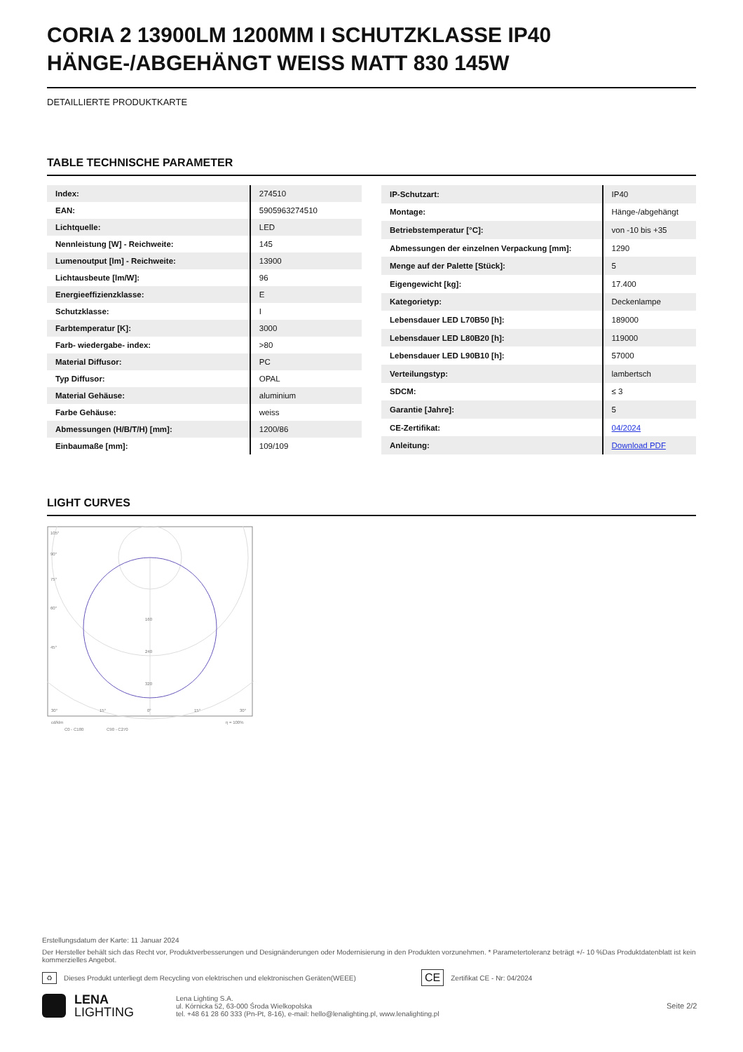CORIA 2 13900LM 1200MM I SCHUTZKLASSE IP40 HÄNGE-/ABGEHÄNGT WEISS MATT 830 145W
DETAILLIERTE PRODUKTKARTE
TABLE TECHNISCHE PARAMETER
| Index: | 274510 |
| EAN: | 5905963274510 |
| Lichtquelle: | LED |
| Nennleistung [W] - Reichweite: | 145 |
| Lumenoutput [lm] - Reichweite: | 13900 |
| Lichtausbeute [lm/W]: | 96 |
| Energieeffizienzklasse: | E |
| Schutzklasse: | I |
| Farbtemperatur [K]: | 3000 |
| Farb- wiedergabe- index: | >80 |
| Material Diffusor: | PC |
| Typ Diffusor: | OPAL |
| Material Gehäuse: | aluminium |
| Farbe Gehäuse: | weiss |
| Abmessungen (H/B/T/H) [mm]: | 1200/86 |
| Einbaumaße [mm]: | 109/109 |
| IP-Schutzart: | IP40 |
| Montage: | Hänge-/abgehängt |
| Betriebstemperatur [°C]: | von -10 bis +35 |
| Abmessungen der einzelnen Verpackung [mm]: | 1290 |
| Menge auf der Palette [Stück]: | 5 |
| Eigengewicht [kg]: | 17.400 |
| Kategorietyp: | Deckenlampe |
| Lebensdauer LED L70B50 [h]: | 189000 |
| Lebensdauer LED L80B20 [h]: | 119000 |
| Lebensdauer LED L90B10 [h]: | 57000 |
| Verteilungstyp: | lambertsch |
| SDCM: | ≤ 3 |
| Garantie [Jahre]: | 5 |
| CE-Zertifikat: | 04/2024 |
| Anleitung: | Download PDF |
LIGHT CURVES
105°
90°
75°
60°
45°
160
240
320
30°
15°
0°
15°
30°
cd/klm
η = 100%
C0 - C180
C90 - C270
Erstellungsdatum der Karte: 11 Januar 2024
Der Hersteller behält sich das Recht vor, Produktverbesserungen und Designänderungen oder Modernisierung in den Produkten vorzunehmen. * Parametertoleranz beträgt +/- 10 %Das Produktdatenblatt ist kein kommerzielles Angebot.
♻ Dieses Produkt unterliegt dem Recycling von elektrischen und elektronischen Geräten(WEEE) CE Zertifikat CE - Nr: 04/2024
LENA
LIGHTING
Lena Lighting S.A.
ul. Kórnicka 52, 63-000 Środa Wielkopolska
tel. +48 61 28 60 333 (Pn-Pt, 8-16), e-mail: hello@lenalighting.pl, www.lenalighting.pl
Seite 2/2